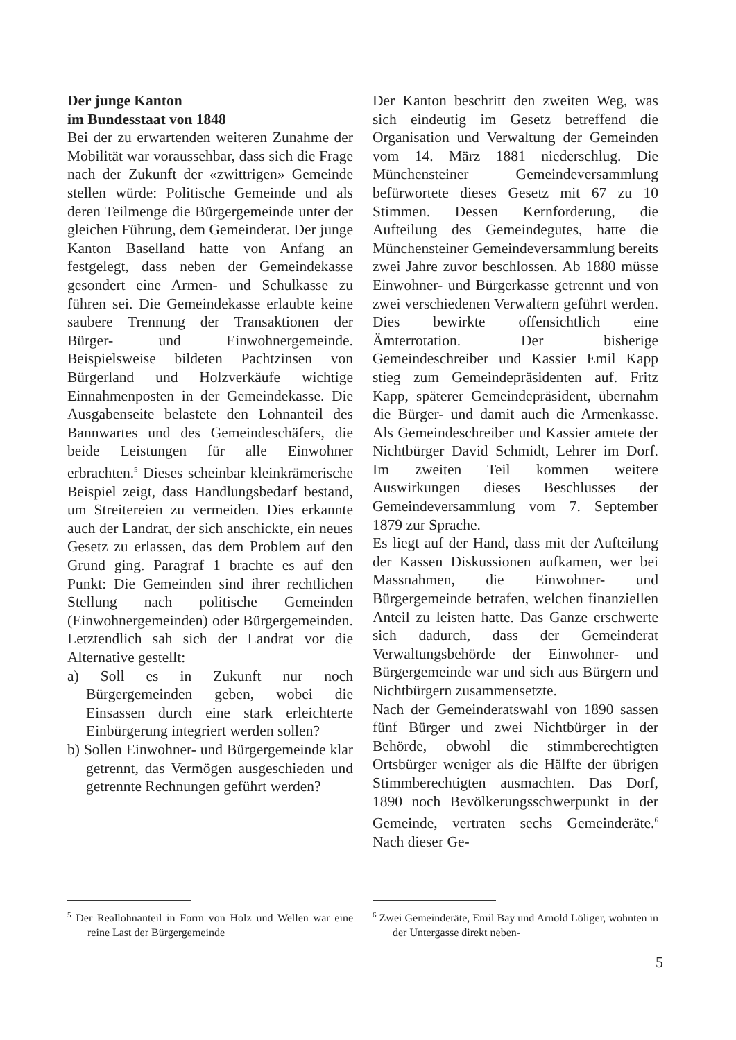Der junge Kanton
im Bundesstaat von 1848
Bei der zu erwartenden weiteren Zunahme der Mobilität war voraussehbar, dass sich die Frage nach der Zukunft der «zwittrigen» Gemeinde stellen würde: Politische Gemeinde und als deren Teilmenge die Bürgergemeinde unter der gleichen Führung, dem Gemeinderat. Der junge Kanton Baselland hatte von Anfang an festgelegt, dass neben der Gemeindekasse gesondert eine Armen- und Schulkasse zu führen sei. Die Gemeindekasse erlaubte keine saubere Trennung der Transaktionen der Bürger- und Einwohnergemeinde. Beispielsweise bildeten Pachtzinsen von Bürgerland und Holzverkäufe wichtige Einnahmenposten in der Gemeindekasse. Die Ausgabenseite belastete den Lohnanteil des Bannwartes und des Gemeindeschäfers, die beide Leistungen für alle Einwohner erbrachten.<sup>5</sup> Dieses scheinbar kleinkrämerische Beispiel zeigt, dass Handlungsbedarf bestand, um Streitereien zu vermeiden. Dies erkannte auch der Landrat, der sich anschickte, ein neues Gesetz zu erlassen, das dem Problem auf den Grund ging. Paragraf 1 brachte es auf den Punkt: Die Gemeinden sind ihrer rechtlichen Stellung nach politische Gemeinden (Einwohnergemeinden) oder Bürgergemeinden. Letztendlich sah sich der Landrat vor die Alternative gestellt:
a) Soll es in Zukunft nur noch Bürgergemeinden geben, wobei die Einsassen durch eine stark erleichterte Einbürgerung integriert werden sollen?
b) Sollen Einwohner- und Bürgergemeinde klar getrennt, das Vermögen ausgeschieden und getrennte Rechnungen geführt werden?
Der Kanton beschritt den zweiten Weg, was sich eindeutig im Gesetz betreffend die Organisation und Verwaltung der Gemeinden vom 14. März 1881 niederschlug. Die Münchensteiner Gemeindeversammlung befürwortete dieses Gesetz mit 67 zu 10 Stimmen. Dessen Kernforderung, die Aufteilung des Gemeindegutes, hatte die Münchensteiner Gemeindeversammlung bereits zwei Jahre zuvor beschlossen. Ab 1880 müsse Einwohner- und Bürgerkasse getrennt und von zwei verschiedenen Verwaltern geführt werden. Dies bewirkte offensichtlich eine Ämterrotation. Der bisherige Gemeindeschreiber und Kassier Emil Kapp stieg zum Gemeindepräsidenten auf. Fritz Kapp, späterer Gemeindepräsident, übernahm die Bürger- und damit auch die Armenkasse. Als Gemeindeschreiber und Kassier amtete der Nichtbürger David Schmidt, Lehrer im Dorf. Im zweiten Teil kommen weitere Auswirkungen dieses Beschlusses der Gemeindeversammlung vom 7. September 1879 zur Sprache.
Es liegt auf der Hand, dass mit der Aufteilung der Kassen Diskussionen aufkamen, wer bei Massnahmen, die Einwohner- und Bürgergemeinde betrafen, welchen finanziellen Anteil zu leisten hatte. Das Ganze erschwerte sich dadurch, dass der Gemeinderat Verwaltungsbehörde der Einwohner- und Bürgergemeinde war und sich aus Bürgern und Nichtbürgern zusammensetzte.
Nach der Gemeinderatswahl von 1890 sassen fünf Bürger und zwei Nichtbürger in der Behörde, obwohl die stimmberechtigten Ortsbürger weniger als die Hälfte der übrigen Stimmberechtigten ausmachten. Das Dorf, 1890 noch Bevölkerungsschwerpunkt in der Gemeinde, vertraten sechs Gemeinderäte.<sup>6</sup> Nach dieser Ge-
<sup>5</sup> Der Reallohnanteil in Form von Holz und Wellen war eine reine Last der Bürgergemeinde
<sup>6</sup> Zwei Gemeinderäte, Emil Bay und Arnold Löliger, wohnten in der Untergasse direkt neben-
5